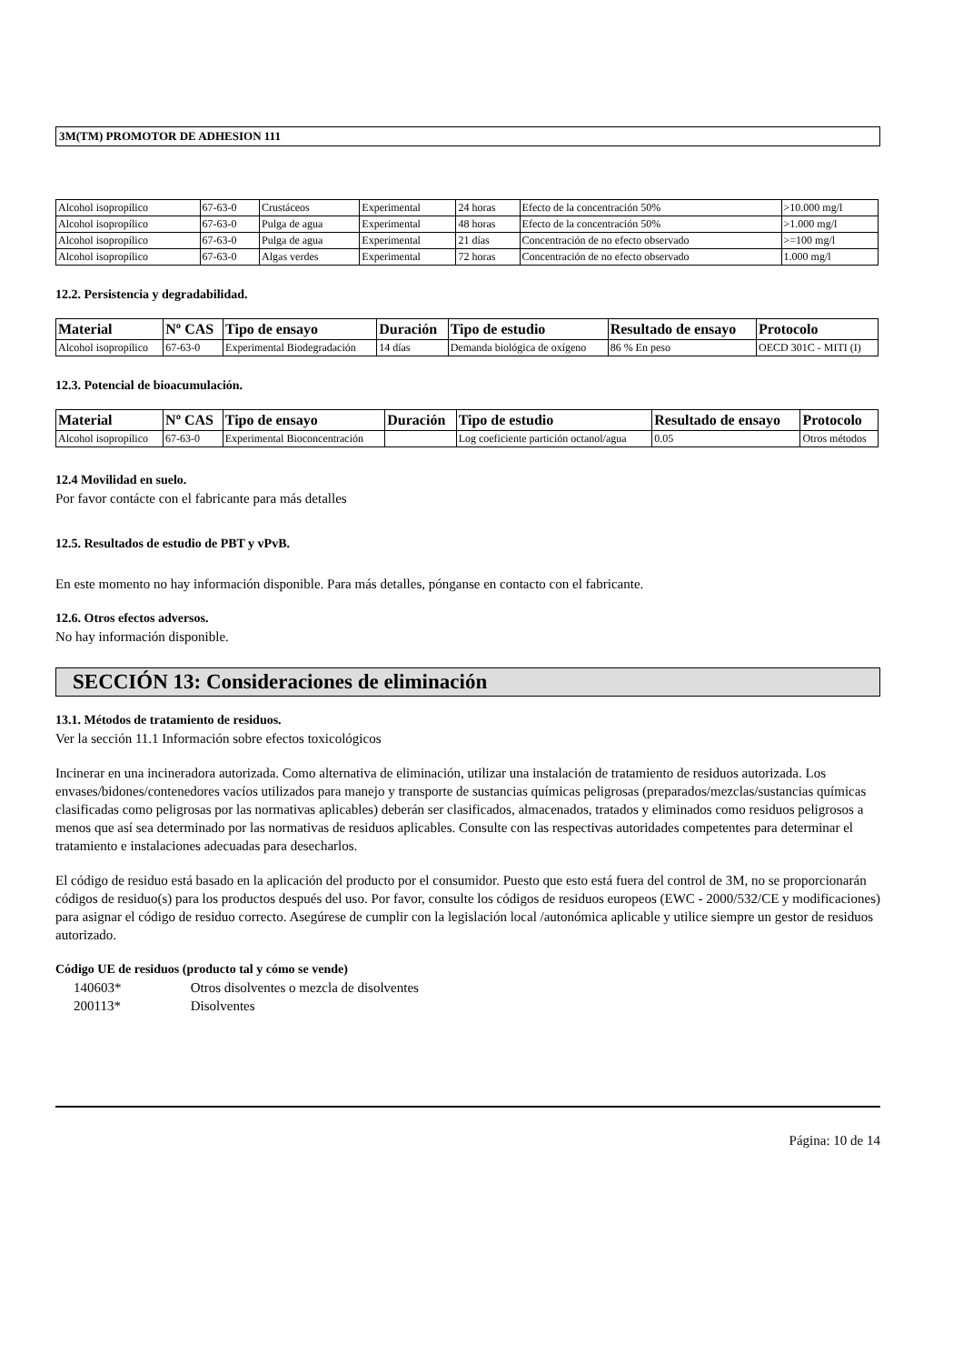3M(TM) PROMOTOR DE ADHESION 111
| Alcohol isopropílico | 67-63-0 | Crustáceos | Experimental | 24 horas | Efecto de la concentración 50% | >10.000 mg/l |
| Alcohol isopropílico | 67-63-0 | Pulga de agua | Experimental | 48 horas | Efecto de la concentración 50% | >1.000 mg/l |
| Alcohol isopropílico | 67-63-0 | Pulga de agua | Experimental | 21 días | Concentración de no efecto observado | >=100 mg/l |
| Alcohol isopropílico | 67-63-0 | Algas verdes | Experimental | 72 horas | Concentración de no efecto observado | 1.000 mg/l |
12.2. Persistencia y degradabilidad.
| Material | Nº CAS | Tipo de ensayo | Duración | Tipo de estudio | Resultado de ensayo | Protocolo |
| --- | --- | --- | --- | --- | --- | --- |
| Alcohol isopropílico | 67-63-0 | Experimental Biodegradación | 14 días | Demanda biológica de oxígeno | 86 % En peso | OECD 301C - MITI (I) |
12.3. Potencial de bioacumulación.
| Material | Nº CAS | Tipo de ensayo | Duración | Tipo de estudio | Resultado de ensayo | Protocolo |
| --- | --- | --- | --- | --- | --- | --- |
| Alcohol isopropílico | 67-63-0 | Experimental Bioconcentración | | Log coeficiente partición octanol/agua | 0.05 | Otros métodos |
12.4 Movilidad en suelo.
Por favor contácte con el fabricante para más detalles
12.5. Resultados de estudio de PBT y vPvB.
En este momento no hay información disponible. Para más detalles, pónganse en contacto con el fabricante.
12.6. Otros efectos adversos.
No hay información disponible.
SECCIÓN 13: Consideraciones de eliminación
13.1. Métodos de tratamiento de residuos.
Ver la sección 11.1 Información sobre efectos toxicológicos
Incinerar en una incineradora autorizada. Como alternativa de eliminación, utilizar una instalación de tratamiento de residuos autorizada. Los envases/bidones/contenedores vacíos utilizados para manejo y transporte de sustancias químicas peligrosas (preparados/mezclas/sustancias químicas clasificadas como peligrosas por las normativas aplicables) deberán ser clasificados, almacenados, tratados y eliminados como residuos peligrosos a menos que así sea determinado por las normativas de residuos aplicables. Consulte con las respectivas autoridades competentes para determinar el tratamiento e instalaciones adecuadas para desecharlos.
El código de residuo está basado en la aplicación del producto por el consumidor. Puesto que esto está fuera del control de 3M, no se proporcionarán códigos de residuo(s) para los productos después del uso. Por favor, consulte los códigos de residuos europeos (EWC - 2000/532/CE y modificaciones) para asignar el código de residuo correcto. Asegúrese de cumplir con la legislación local /autonómica aplicable y utilice siempre un gestor de residuos autorizado.
Código UE de residuos (producto tal y cómo se vende)
140603* Otros disolventes o mezcla de disolventes
200113* Disolventes
Página: 10 de 14